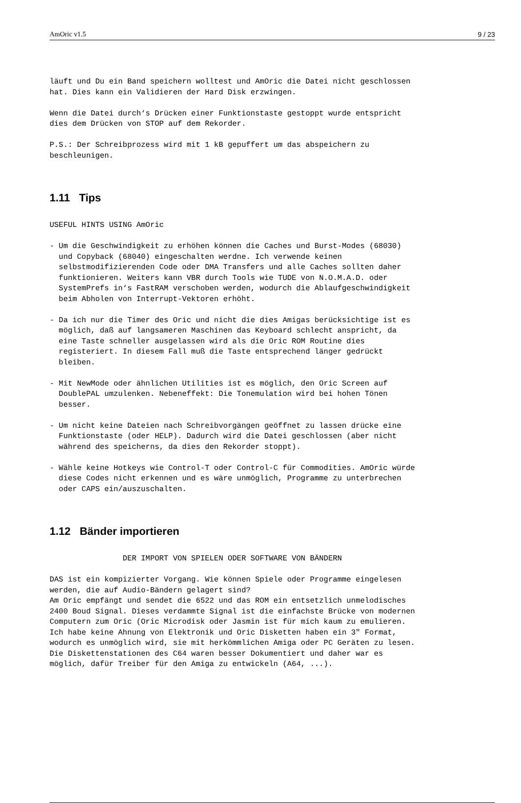AmOric v1.5 9 / 23
läuft und Du ein Band speichern wolltest und AmOric die Datei nicht geschlossen
hat. Dies kann ein Validieren der Hard Disk erzwingen.

Wenn die Datei durch‘s Drücken einer Funktionstaste gestoppt wurde entspricht
dies dem Drücken von STOP auf dem Rekorder.

P.S.: Der Schreibprozess wird mit 1 kB gepuffert um das abspeichern zu
beschleunigen.
1.11 Tips
USEFUL HINTS USING AmOric

- Um die Geschwindigkeit zu erhöhen können die Caches und Burst-Modes (68030)
  und Copyback (68040) eingeschalten werdne. Ich verwende keinen
  selbstmodifizierenden Code oder DMA Transfers und alle Caches sollten daher
  funktionieren. Weiters kann VBR durch Tools wie TUDE von N.O.M.A.D. oder
  SystemPrefs in‘s FastRAM verschoben werden, wodurch die Ablaufgeschwindigkeit
  beim Abholen von Interrupt-Vektoren erhöht.

- Da ich nur die Timer des Oric und nicht die dies Amigas berücksichtige ist es
  möglich, daß auf langsameren Maschinen das Keyboard schlecht anspricht, da
  eine Taste schneller ausgelassen wird als die Oric ROM Routine dies
  registeriert. In diesem Fall muß die Taste entsprechend länger gedrückt
  bleiben.

- Mit NewMode oder ähnlichen Utilities ist es möglich, den Oric Screen auf
  DoublePAL umzulenken. Nebeneffekt: Die Tonemulation wird bei hohen Tönen
  besser.

- Um nicht keine Dateien nach Schreibvorgängen geöffnet zu lassen drücke eine
  Funktionstaste (oder HELP). Dadurch wird die Datei geschlossen (aber nicht
  während des speicherns, da dies den Rekorder stoppt).

- Wähle keine Hotkeys wie Control-T oder Control-C für Commodities. AmOric würde
  diese Codes nicht erkennen und es wäre unmöglich, Programme zu unterbrechen
  oder CAPS ein/auszuschalten.
1.12 Bänder importieren
                DER IMPORT VON SPIELEN ODER SOFTWARE VON BÄNDERN

DAS ist ein kompizierter Vorgang. Wie können Spiele oder Programme eingelesen
werden, die auf Audio-Bändern gelagert sind?
Am Oric empfängt und sendet die 6522 und das ROM ein entsetzlich unmelodisches
2400 Boud Signal. Dieses verdammte Signal ist die einfachste Brücke von modernen
Computern zum Oric (Oric Microdisk oder Jasmin ist für mich kaum zu emulieren.
Ich habe keine Ahnung von Elektronik und Oric Disketten haben ein 3" Format,
wodurch es unmöglich wird, sie mit herkömmlichen Amiga oder PC Geräten zu lesen.
Die Diskettenstationen des C64 waren besser Dokumentiert und daher war es
möglich, dafür Treiber für den Amiga zu entwickeln (A64, ...).